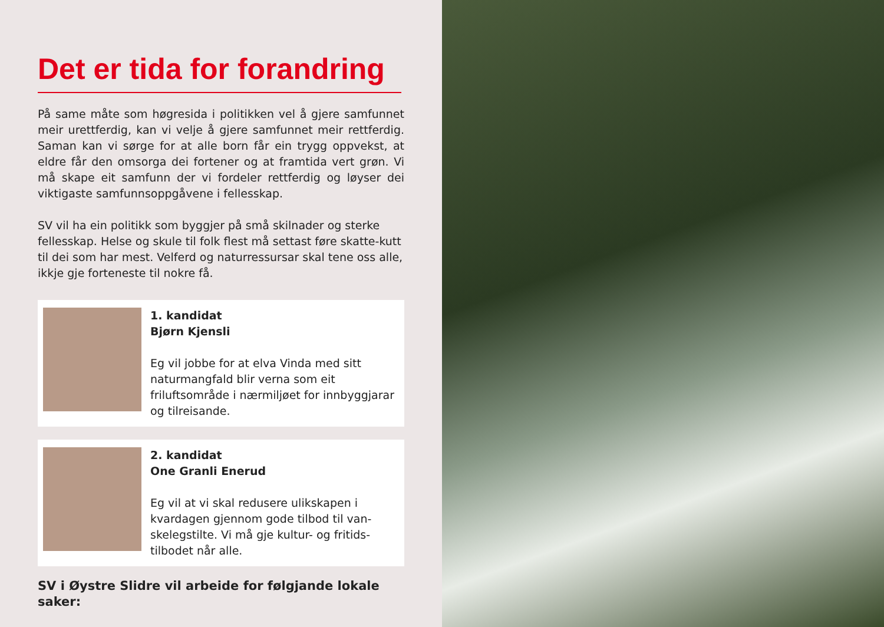Det er tida for forandring
På same måte som høgresida i politikken vel å gjere samfunnet meir urettferdig, kan vi velje å gjere samfunnet meir rettferdig. Saman kan vi sørge for at alle born får ein trygg oppvekst, at eldre får den omsorga dei fortener og at framtida vert grøn. Vi må skape eit samfunn der vi fordeler rettferdig og løyser dei viktigaste samfunnsoppgåvene i fellesskap.
SV vil ha ein politikk som byggjer på små skilnader og sterke fellesskap. Helse og skule til folk flest må settast føre skatte-kutt til dei som har mest. Velferd og naturressursar skal tene oss alle, ikkje gje forteneste til nokre få.
1. kandidat
Bjørn Kjensli
Eg vil jobbe for at elva Vinda med sitt naturmangfald blir verna som eit friluftsområde i nærmiljøet for innbyggjarar og tilreisande.
2. kandidat
One Granli Enerud
Eg vil at vi skal redusere ulikskapen i kvardagen gjennom gode tilbod til van-skelegstilte. Vi må gje kultur- og fritids-tilbodet når alle.
SV i Øystre Slidre vil arbeide for følgjande lokale saker: